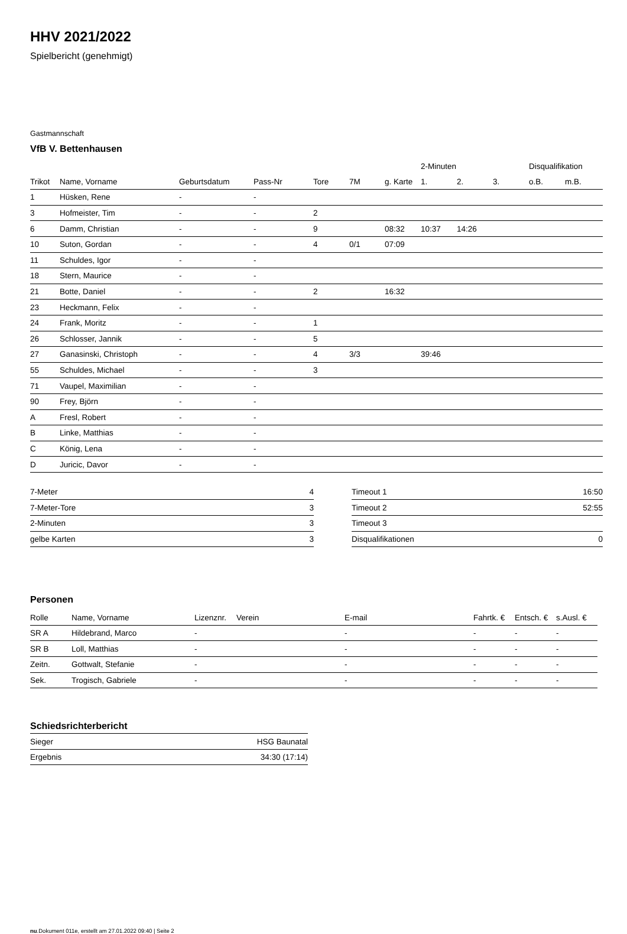HHV 2021/2022
Spielbericht (genehmigt)
Gastmannschaft
VfB V. Bettenhausen
| | | | | | | | 2-Minuten | | | Disqualifikation | |
| --- | --- | --- | --- | --- | --- | --- | --- | --- | --- | --- | --- |
| Trikot | Name, Vorname | Geburtsdatum | Pass-Nr | Tore | 7M | g. Karte | 1. | 2. | 3. | o.B. | m.B. |
| 1 | Hüsken, Rene | - | - | | | | | | | | |
| 3 | Hofmeister, Tim | - | - | 2 | | | | | | | |
| 6 | Damm, Christian | - | - | 9 | | 08:32 | 10:37 | 14:26 | | | |
| 10 | Suton, Gordan | - | - | 4 | 0/1 | 07:09 | | | | | |
| 11 | Schuldes, Igor | - | - | | | | | | | | |
| 18 | Stern, Maurice | - | - | | | | | | | | |
| 21 | Botte, Daniel | - | - | 2 | | 16:32 | | | | | |
| 23 | Heckmann, Felix | - | - | | | | | | | | |
| 24 | Frank, Moritz | - | - | 1 | | | | | | | |
| 26 | Schlosser, Jannik | - | - | 5 | | | | | | | |
| 27 | Ganasinski, Christoph | - | - | 4 | 3/3 | | 39:46 | | | | |
| 55 | Schuldes, Michael | - | - | 3 | | | | | | | |
| 71 | Vaupel, Maximilian | - | - | | | | | | | | |
| 90 | Frey, Björn | - | - | | | | | | | | |
| A | Fresl, Robert | - | - | | | | | | | | |
| B | Linke, Matthias | - | - | | | | | | | | |
| C | König, Lena | - | - | | | | | | | | |
| D | Juricic, Davor | - | - | | | | | | | | |
| 7-Meter | 4 |
| 7-Meter-Tore | 3 |
| 2-Minuten | 3 |
| gelbe Karten | 3 |
| Timeout 1 | 16:50 |
| Timeout 2 | 52:55 |
| Timeout 3 | |
| Disqualifikationen | 0 |
Personen
| Rolle | Name, Vorname | Lizenznr. | Verein | E-mail | Fahrtk. € | Entsch. € | s.Ausl. € |
| --- | --- | --- | --- | --- | --- | --- | --- |
| SR A | Hildebrand, Marco | - | | - | - | - | - |
| SR B | Loll, Matthias | - | | - | - | - | - |
| Zeitn. | Gottwalt, Stefanie | - | | - | - | - | - |
| Sek. | Trogisch, Gabriele | - | | - | - | - | - |
Schiedsrichterbericht
| Sieger | HSG Baunatal |
| Ergebnis | 34:30 (17:14) |
nu.Dokument 011e, erstellt am 27.01.2022 09:40 | Seite 2